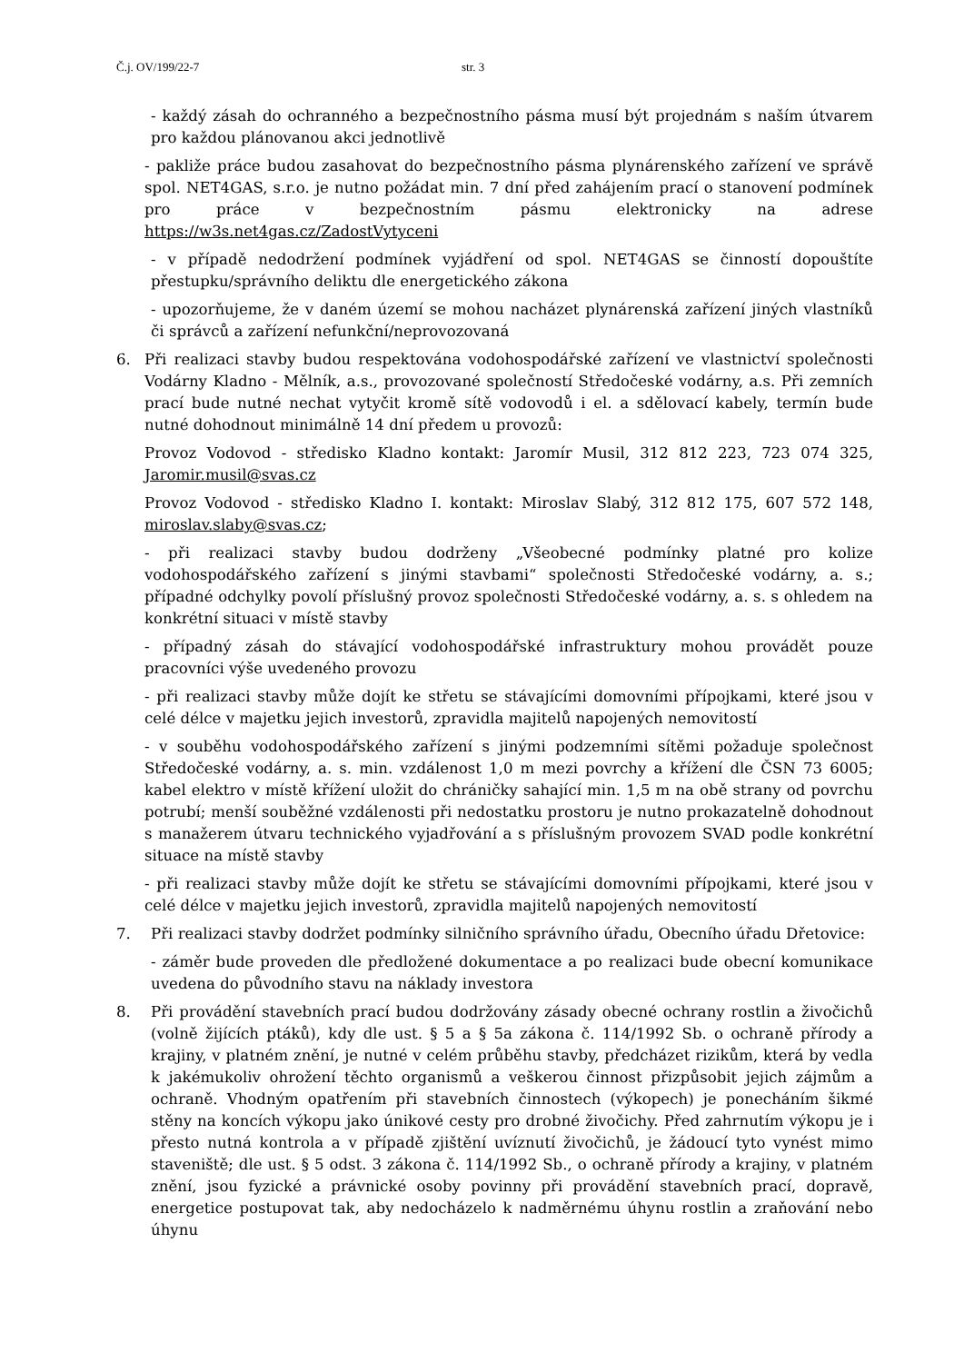Č.j. OV/199/22-7 str. 3
- každý zásah do ochranného a bezpečnostního pásma musí být projednám s naším útvarem pro každou plánovanou akci jednotlivě
- pakliže práce budou zasahovat do bezpečnostního pásma plynárenského zařízení ve správě spol. NET4GAS, s.r.o. je nutno požádat min. 7 dní před zahájením prací o stanovení podmínek pro práce v bezpečnostním pásmu elektronicky na adrese https://w3s.net4gas.cz/ZadostVytyceni
- v případě nedodržení podmínek vyjádření od spol. NET4GAS se činností dopouštíte přestupku/správního deliktu dle energetického zákona
- upozorňujeme, že v daném území se mohou nacházet plynárenská zařízení jiných vlastníků či správců a zařízení nefunkční/neprovozovaná
6. Při realizaci stavby budou respektována vodohospodářské zařízení ve vlastnictví společnosti Vodárny Kladno - Mělník, a.s., provozované společností Středočeské vodárny, a.s. Při zemních prací bude nutné nechat vytyčit kromě sítě vodovodů i el. a sdělovací kabely, termín bude nutné dohodnout minimálně 14 dní předem u provozů:
Provoz Vodovod - středisko Kladno kontakt: Jaromír Musil, 312 812 223, 723 074 325, Jaromir.musil@svas.cz
Provoz Vodovod - středisko Kladno I. kontakt: Miroslav Slabý, 312 812 175, 607 572 148, miroslav.slaby@svas.cz;
- při realizaci stavby budou dodrženy „Všeobecné podmínky platné pro kolize vodohospodářského zařízení s jinými stavbami“ společnosti Středočeské vodárny, a. s.; případné odchylky povolí příslušný provoz společnosti Středočeské vodárny, a. s. s ohledem na konkrétní situaci v místě stavby
- případný zásah do stávající vodohospodářské infrastruktury mohou provádět pouze pracovníci výše uvedeného provozu
- při realizaci stavby může dojít ke střetu se stávajícími domovními přípojkami, které jsou v celé délce v majetku jejich investorů, zpravidla majitelů napojených nemovitostí
- v souběhu vodohospodářského zařízení s jinými podzemními sítěmi požaduje společnost Středočeské vodárny, a. s. min. vzdálenost 1,0 m mezi povrchy a křížení dle ČSN 73 6005; kabel elektro v místě křížení uložit do chráničky sahající min. 1,5 m na obě strany od povrchu potrubí; menší souběžné vzdálenosti při nedostatku prostoru je nutno prokazatelně dohodnout s manažerem útvaru technického vyjadřování a s příslušným provozem SVAD podle konkrétní situace na místě stavby
- při realizaci stavby může dojít ke střetu se stávajícími domovními přípojkami, které jsou v celé délce v majetku jejich investorů, zpravidla majitelů napojených nemovitostí
7. Při realizaci stavby dodržet podmínky silničního správního úřadu, Obecního úřadu Dřetovice:
- záměr bude proveden dle předložené dokumentace a po realizaci bude obecní komunikace uvedena do původního stavu na náklady investora
8. Při provádění stavebních prací budou dodržovány zásady obecné ochrany rostlin a živočichů (volně žijících ptáků), kdy dle ust. § 5 a § 5a zákona č. 114/1992 Sb. o ochraně přírody a krajiny, v platném znění, je nutné v celém průběhu stavby, předcházet rizikům, která by vedla k jakémukoliv ohrožení těchto organismů a veškerou činnost přizpůsobit jejich zájmům a ochraně. Vhodným opatřením při stavebních činnostech (výkopech) je ponecháním šikmé stěny na koncích výkopu jako únikové cesty pro drobné živočichy. Před zahrnutím výkopu je i přesto nutná kontrola a v případě zjištění uvíznutí živočichů, je žádoucí tyto vynést mimo staveniště; dle ust. § 5 odst. 3 zákona č. 114/1992 Sb., o ochraně přírody a krajiny, v platném znění, jsou fyzické a právnické osoby povinny při provádění stavebních prací, dopravě, energetice postupovat tak, aby nedocházelo k nadměrnému úhynu rostlin a zraňování nebo úhynu